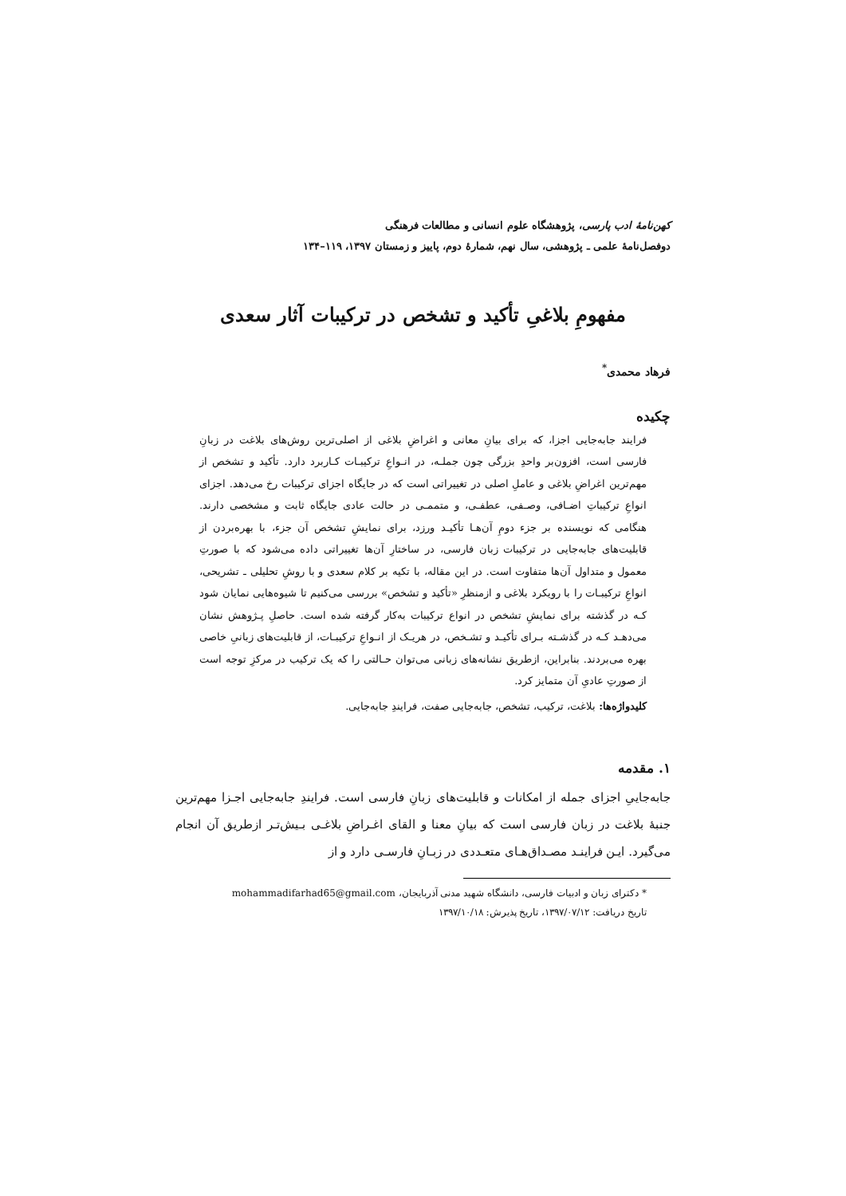کهن‌نامهٔ ادب پارسی، پژوهشگاه علوم انسانی و مطالعات فرهنگی
دوفصل‌نامهٔ علمی ـ پژوهشی، سال نهم، شمارهٔ دوم، پاییز و زمستان ۱۳۹۷، ۱۱۹–۱۳۴
مفهومِ بلاغیِ تأکید و تشخص در ترکیبات آثار سعدی
فرهاد محمدی<sup>*</sup>
چکیده
فرایند جابه‌جایی اجزا، که برای بیانِ معانی و اغراضِ بلاغی از اصلی‌ترین روش‌های بلاغت در زبانِ فارسی است، افزون‌بر واحدِ بزرگی چون جملـه، در انـواعِ ترکیبـات کـاربرد دارد. تأکید و تشخص از مهم‌ترین اغراضِ بلاغی و عاملِ اصلی در تغییراتی است که در جایگاه اجزای ترکیبات رخ می‌دهد. اجزای انواعِ ترکیباتِ اضـافی، وصـفی، عطفـی، و متممـی در حالت عادی جایگاه ثابت و مشخصی دارند. هنگامی که نویسنده بر جزء دومِ آن‌هـا تأکیـد ورزد، برای نمایشِ تشخص آن جزء، با بهره‌بردن از قابلیت‌های جابه‌جایی در ترکیبات زبان فارسی، در ساختارِ آن‌ها تغییراتی داده می‌شود که با صورتِ معمول و متداول آن‌ها متفاوت است. در این مقاله، با تکیه بر کلام سعدی و با روشِ تحلیلی ـ تشریحی، انواعِ ترکیبـات را با رویکرد بلاغی و ازمنظرِ «تأکید و تشخص» بررسی می‌کنیم تا شیوه‌هایی نمایان شود کـه در گذشته برای نمایشِ تشخص در انواع ترکیبات به‌کار گرفته شده است. حاصلِ پـژوهش نشان می‌دهـد کـه در گذشـته بـرای تأکیـد و تشـخص، در هریـک از انـواعِ ترکیبـات، از قابلیت‌های زبانیِ خاصی بهره می‌بردند. بنابراین، ازطریق نشانه‌های زبانی می‌توان حـالتی را که یک ترکیب در مرکزِ توجه است از صورتِ عادیِ آن متمایز کرد.
کلیدواژه‌ها: بلاغت، ترکیب، تشخص، جابه‌جایی صفت، فرایندِ جابه‌جایی.
۱. مقدمه
جابه‌جاییِ اجزای جمله از امکانات و قابلیت‌های زبانِ فارسی است. فرایندِ جابه‌جایی اجـزا مهم‌ترین جنبهٔ بلاغت در زبان فارسی است که بیانِ معنا و القای اغـراضِ بلاغـی بـیش‌تـر ازطریق آن انجام می‌گیرد. ایـن فراینـد مصـداق‌هـای متعـددی در زبـانِ فارسـی دارد و از
* دکترای زبان و ادبیات فارسی، دانشگاه شهید مدنی آذربایجان، mohammadifarhad65@gmail.com
تاریخ دریافت: ۱۳۹۷/۰۷/۱۲، تاریخ پذیرش: ۱۳۹۷/۱۰/۱۸